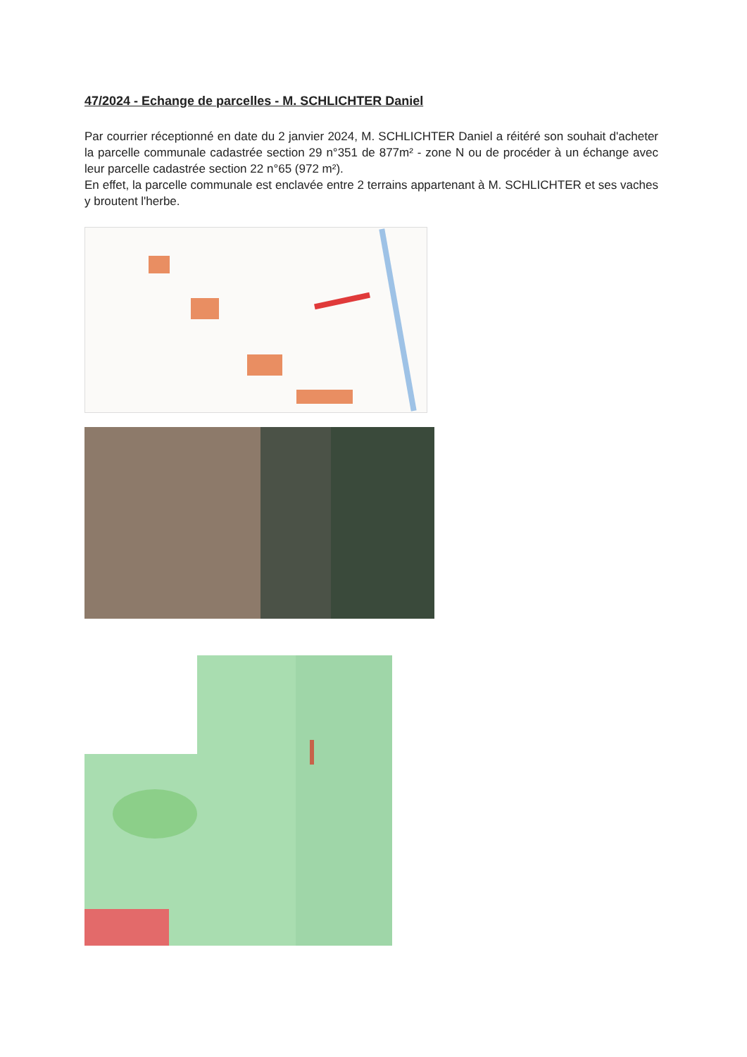47/2024 - Echange de parcelles - M. SCHLICHTER Daniel
Par courrier réceptionné en date du 2 janvier 2024, M. SCHLICHTER Daniel a réitéré son souhait d'acheter la parcelle communale cadastrée section 29 n°351 de 877m² - zone N ou de procéder à un échange avec leur parcelle cadastrée section 22 n°65 (972 m²).
En effet, la parcelle communale est enclavée entre 2 terrains appartenant à M. SCHLICHTER et ses vaches y broutent l'herbe.